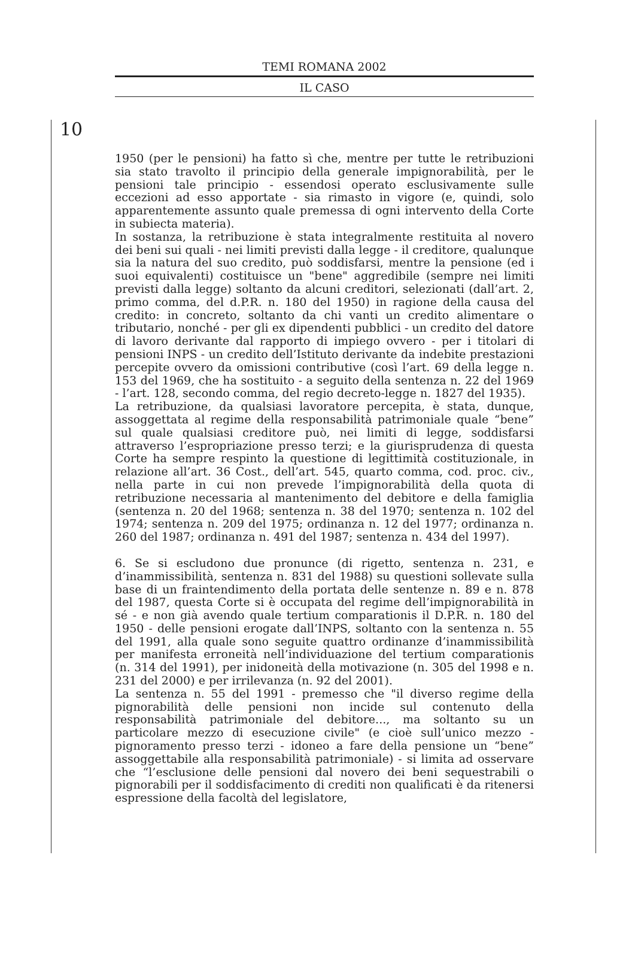10
TEMI ROMANA 2002
IL CASO
1950 (per le pensioni) ha fatto sì che, mentre per tutte le retribuzioni sia stato travolto il principio della generale impignorabilità, per le pensioni tale principio - essendosi operato esclusivamente sulle eccezioni ad esso apportate - sia rimasto in vigore (e, quindi, solo apparentemente assunto quale premessa di ogni intervento della Corte in subiecta materia).
In sostanza, la retribuzione è stata integralmente restituita al novero dei beni sui quali - nei limiti previsti dalla legge - il creditore, qualunque sia la natura del suo credito, può soddisfarsi, mentre la pensione (ed i suoi equivalenti) costituisce un "bene" aggredibile (sempre nei limiti previsti dalla legge) soltanto da alcuni creditori, selezionati (dall’art. 2, primo comma, del d.P.R. n. 180 del 1950) in ragione della causa del credito: in concreto, soltanto da chi vanti un credito alimentare o tributario, nonché - per gli ex dipendenti pubblici - un credito del datore di lavoro derivante dal rapporto di impiego ovvero - per i titolari di pensioni INPS - un credito dell’Istituto derivante da indebite prestazioni percepite ovvero da omissioni contributive (così l’art. 69 della legge n. 153 del 1969, che ha sostituito - a seguito della sentenza n. 22 del 1969 - l’art. 128, secondo comma, del regio decreto-legge n. 1827 del 1935).
La retribuzione, da qualsiasi lavoratore percepita, è stata, dunque, assoggettata al regime della responsabilità patrimoniale quale “bene” sul quale qualsiasi creditore può, nei limiti di legge, soddisfarsi attraverso l’espropriazione presso terzi; e la giurisprudenza di questa Corte ha sempre respinto la questione di legittimità costituzionale, in relazione all’art. 36 Cost., dell’art. 545, quarto comma, cod. proc. civ., nella parte in cui non prevede l’impignorabilità della quota di retribuzione necessaria al mantenimento del debitore e della famiglia (sentenza n. 20 del 1968; sentenza n. 38 del 1970; sentenza n. 102 del 1974; sentenza n. 209 del 1975; ordinanza n. 12 del 1977; ordinanza n. 260 del 1987; ordinanza n. 491 del 1987; sentenza n. 434 del 1997).
6. Se si escludono due pronunce (di rigetto, sentenza n. 231, e d’inammissibilità, sentenza n. 831 del 1988) su questioni sollevate sulla base di un fraintendimento della portata delle sentenze n. 89 e n. 878 del 1987, questa Corte si è occupata del regime dell’impignorabilità in sé - e non già avendo quale tertium comparationis il D.P.R. n. 180 del 1950 - delle pensioni erogate dall’INPS, soltanto con la sentenza n. 55 del 1991, alla quale sono seguite quattro ordinanze d’inammissibilità per manifesta erroneità nell’individuazione del tertium comparationis (n. 314 del 1991), per inidoneità della motivazione (n. 305 del 1998 e n. 231 del 2000) e per irrilevanza (n. 92 del 2001).
La sentenza n. 55 del 1991 - premesso che "il diverso regime della pignorabilità delle pensioni non incide sul contenuto della responsabilità patrimoniale del debitore..., ma soltanto su un particolare mezzo di esecuzione civile" (e cioè sull’unico mezzo - pignoramento presso terzi - idoneo a fare della pensione un “bene” assoggettabile alla responsabilità patrimoniale) - si limita ad osservare che “l’esclusione delle pensioni dal novero dei beni sequestrabili o pignorabili per il soddisfacimento di crediti non qualificati è da ritenersi espressione della facoltà del legislatore,